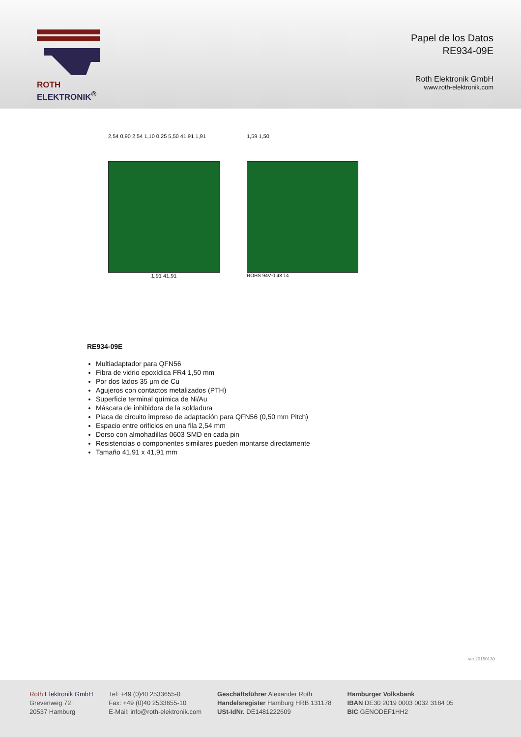ROTH ELEKTRONIK<sup>®</sup>
Papel de los Datos
RE934-09E
Roth Elektronik GmbH
www.roth-elektronik.com
2,54 0,90 2,54 1,10 0,25 5,50 41,91 1,91
1,91 41,91
1,59 1,50
ROHS 94V-0 48 14
RE934-09E
Multiadaptador para QFN56
Fibra de vidrio epoxídica FR4 1,50 mm
Por dos lados 35 µm de Cu
Agujeros con contactos metalizados (PTH)
Superficie terminal química de Ni/Au
Máscara de inhibidora de la soldadura
Placa de circuito impreso de adaptación para QFN56 (0,50 mm Pitch)
Espacio entre orificios en una fila 2,54 mm
Dorso con almohadillas 0603 SMD en cada pin
Resistencias o componentes similares pueden montarse directamente
Tamaño 41,91 x 41,91 mm
ver.20150130
Roth Elektronik GmbH
Grevenweg 72
20537 Hamburg
Tel: +49 (0)40 2533655-0
Fax: +49 (0)40 2533655-10
E-Mail: info@roth-elektronik.com
Geschäftsführer Alexander Roth
Handelsregister Hamburg HRB 131178
USt-IdNr. DE1481222609
Hamburger Volksbank
IBAN DE30 2019 0003 0032 3184 05
BIC GENODEF1HH2